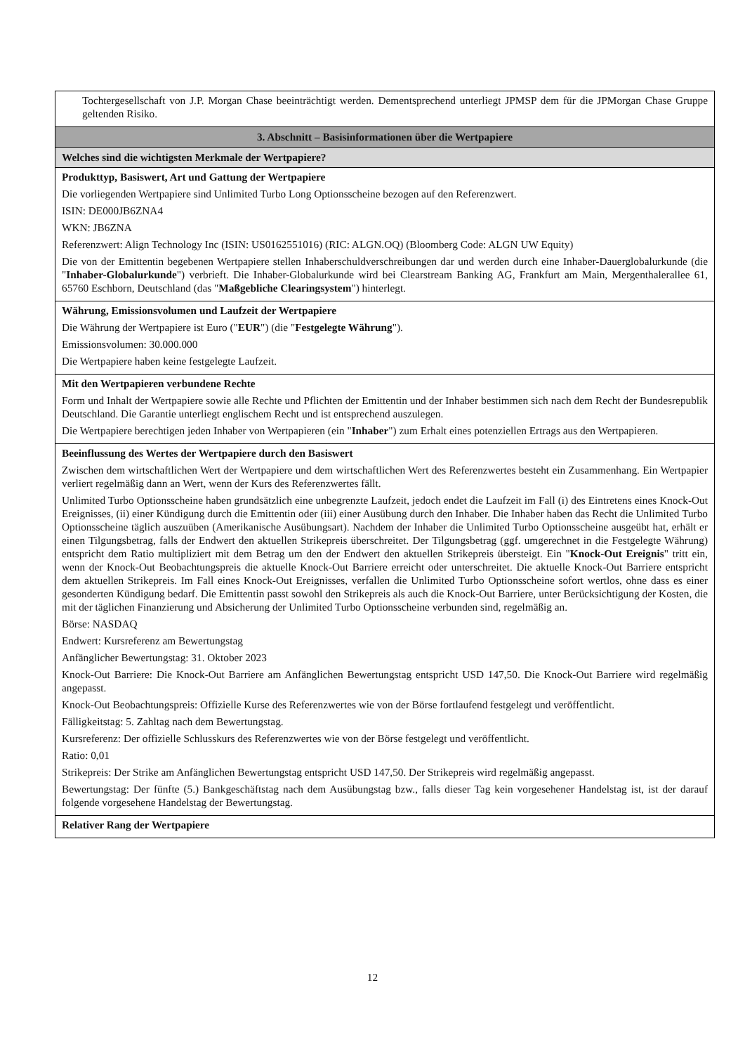Tochtergesellschaft von J.P. Morgan Chase beeinträchtigt werden. Dementsprechend unterliegt JPMSP dem für die JPMorgan Chase Gruppe geltenden Risiko.
3. Abschnitt – Basisinformationen über die Wertpapiere
Welches sind die wichtigsten Merkmale der Wertpapiere?
Produkttyp, Basiswert, Art und Gattung der Wertpapiere
Die vorliegenden Wertpapiere sind Unlimited Turbo Long Optionsscheine bezogen auf den Referenzwert.
ISIN: DE000JB6ZNA4
WKN: JB6ZNA
Referenzwert: Align Technology Inc (ISIN: US0162551016) (RIC: ALGN.OQ) (Bloomberg Code: ALGN UW Equity)
Die von der Emittentin begebenen Wertpapiere stellen Inhaberschuldverschreibungen dar und werden durch eine Inhaber-Dauerglobalurkunde (die "Inhaber-Globalurkunde") verbrieft. Die Inhaber-Globalurkunde wird bei Clearstream Banking AG, Frankfurt am Main, Mergenthalerallee 61, 65760 Eschborn, Deutschland (das "Maßgebliche Clearingsystem") hinterlegt.
Währung, Emissionsvolumen und Laufzeit der Wertpapiere
Die Währung der Wertpapiere ist Euro ("EUR") (die "Festgelegte Währung").
Emissionsvolumen: 30.000.000
Die Wertpapiere haben keine festgelegte Laufzeit.
Mit den Wertpapieren verbundene Rechte
Form und Inhalt der Wertpapiere sowie alle Rechte und Pflichten der Emittentin und der Inhaber bestimmen sich nach dem Recht der Bundesrepublik Deutschland. Die Garantie unterliegt englischem Recht und ist entsprechend auszulegen.
Die Wertpapiere berechtigen jeden Inhaber von Wertpapieren (ein "Inhaber") zum Erhalt eines potenziellen Ertrags aus den Wertpapieren.
Beeinflussung des Wertes der Wertpapiere durch den Basiswert
Zwischen dem wirtschaftlichen Wert der Wertpapiere und dem wirtschaftlichen Wert des Referenzwertes besteht ein Zusammenhang. Ein Wertpapier verliert regelmäßig dann an Wert, wenn der Kurs des Referenzwertes fällt.
Unlimited Turbo Optionsscheine haben grundsätzlich eine unbegrenzte Laufzeit, jedoch endet die Laufzeit im Fall (i) des Eintretens eines Knock-Out Ereignisses, (ii) einer Kündigung durch die Emittentin oder (iii) einer Ausübung durch den Inhaber. Die Inhaber haben das Recht die Unlimited Turbo Optionsscheine täglich auszuüben (Amerikanische Ausübungsart). Nachdem der Inhaber die Unlimited Turbo Optionsscheine ausgeübt hat, erhält er einen Tilgungsbetrag, falls der Endwert den aktuellen Strikepreis überschreitet. Der Tilgungsbetrag (ggf. umgerechnet in die Festgelegte Währung) entspricht dem Ratio multipliziert mit dem Betrag um den der Endwert den aktuellen Strikepreis übersteigt. Ein "Knock-Out Ereignis" tritt ein, wenn der Knock-Out Beobachtungspreis die aktuelle Knock-Out Barriere erreicht oder unterschreitet. Die aktuelle Knock-Out Barriere entspricht dem aktuellen Strikepreis. Im Fall eines Knock-Out Ereignisses, verfallen die Unlimited Turbo Optionsscheine sofort wertlos, ohne dass es einer gesonderten Kündigung bedarf. Die Emittentin passt sowohl den Strikepreis als auch die Knock-Out Barriere, unter Berücksichtigung der Kosten, die mit der täglichen Finanzierung und Absicherung der Unlimited Turbo Optionsscheine verbunden sind, regelmäßig an.
Börse: NASDAQ
Endwert: Kursreferenz am Bewertungstag
Anfänglicher Bewertungstag: 31. Oktober 2023
Knock-Out Barriere: Die Knock-Out Barriere am Anfänglichen Bewertungstag entspricht USD 147,50. Die Knock-Out Barriere wird regelmäßig angepasst.
Knock-Out Beobachtungspreis: Offizielle Kurse des Referenzwertes wie von der Börse fortlaufend festgelegt und veröffentlicht.
Fälligkeitstag: 5. Zahltag nach dem Bewertungstag.
Kursreferenz: Der offizielle Schlusskurs des Referenzwertes wie von der Börse festgelegt und veröffentlicht.
Ratio: 0,01
Strikepreis: Der Strike am Anfänglichen Bewertungstag entspricht USD 147,50. Der Strikepreis wird regelmäßig angepasst.
Bewertungstag: Der fünfte (5.) Bankgeschäftstag nach dem Ausübungstag bzw., falls dieser Tag kein vorgesehener Handelstag ist, ist der darauf folgende vorgesehene Handelstag der Bewertungstag.
Relativer Rang der Wertpapiere
12